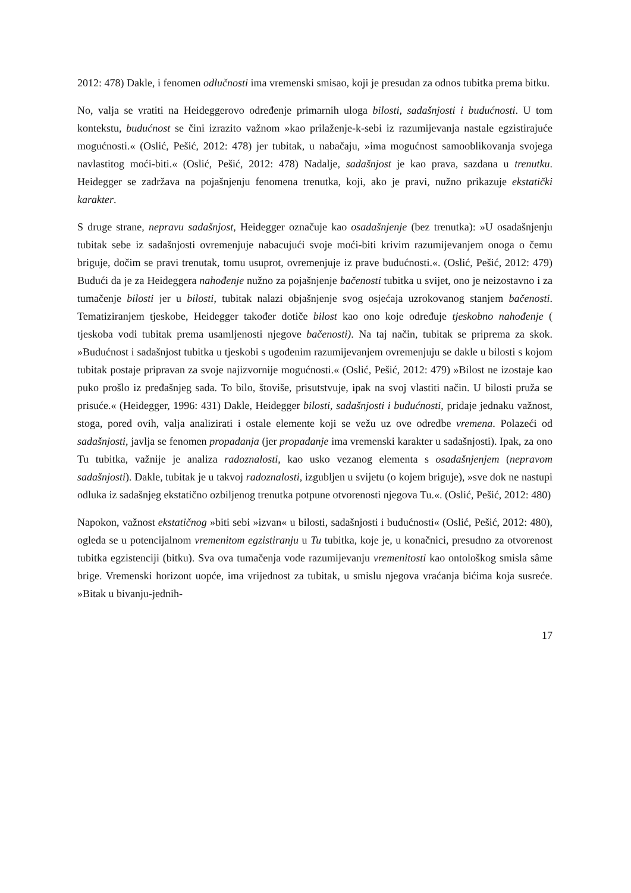2012: 478) Dakle, i fenomen odlučnosti ima vremenski smisao, koji je presudan za odnos tubitka prema bitku.
No, valja se vratiti na Heideggerovo određenje primarnih uloga bilosti, sadašnjosti i budućnosti. U tom kontekstu, budućnost se čini izrazito važnom »kao prilaženje-k-sebi iz razumijevanja nastale egzistirajuće mogućnosti.« (Oslić, Pešić, 2012: 478) jer tubitak, u nabačaju, »ima mogućnost samooblikovanja svojega navlastitog moći-biti.« (Oslić, Pešić, 2012: 478) Nadalje, sadašnjost je kao prava, sazdana u trenutku. Heidegger se zadržava na pojašnjenju fenomena trenutka, koji, ako je pravi, nužno prikazuje ekstatički karakter.
S druge strane, nepravu sadašnjost, Heidegger označuje kao osadašnjenje (bez trenutka): »U osadašnjenju tubitak sebe iz sadašnjosti ovremenjuje nabacujući svoje moći-biti krivim razumijevanjem onoga o čemu briguje, dočim se pravi trenutak, tomu usuprot, ovremenjuje iz prave budućnosti.«. (Oslić, Pešić, 2012: 479) Budući da je za Heideggera nahođenje nužno za pojašnjenje bačenosti tubitka u svijet, ono je neizostavno i za tumačenje bilosti jer u bilosti, tubitak nalazi objašnjenje svog osjećaja uzrokovanog stanjem bačenosti. Tematiziranjem tjeskobe, Heidegger također dotiče bilost kao ono koje određuje tjeskobno nahođenje ( tjeskoba vodi tubitak prema usamljenosti njegove bačenosti). Na taj način, tubitak se priprema za skok. »Budućnost i sadašnjost tubitka u tjeskobi s ugođenim razumijevanjem ovremenjuju se dakle u bilosti s kojom tubitak postaje pripravan za svoje najizvornije mogućnosti.« (Oslić, Pešić, 2012: 479) »Bilost ne izostaje kao puko prošlo iz pređašnjeg sada. To bilo, štoviše, prisutstvuje, ipak na svoj vlastiti način. U bilosti pruža se prisuće.« (Heidegger, 1996: 431) Dakle, Heidegger bilosti, sadašnjosti i budućnosti, pridaje jednaku važnost, stoga, pored ovih, valja analizirati i ostale elemente koji se vežu uz ove odredbe vremena. Polazeći od sadašnjosti, javlja se fenomen propadanja (jer propadanje ima vremenski karakter u sadašnjosti). Ipak, za ono Tu tubitka, važnije je analiza radoznalosti, kao usko vezanog elementa s osadašnjenjem (nepravom sadašnjosti). Dakle, tubitak je u takvoj radoznalosti, izgubljen u svijetu (o kojem briguje), »sve dok ne nastupi odluka iz sadašnjeg ekstatično ozbiljenog trenutka potpune otvorenosti njegova Tu.«. (Oslić, Pešić, 2012: 480)
Napokon, važnost ekstatičnog »biti sebi »izvan« u bilosti, sadašnjosti i budućnosti« (Oslić, Pešić, 2012: 480), ogleda se u potencijalnom vremenitom egzistiranju u Tu tubitka, koje je, u konačnici, presudno za otvorenost tubitka egzistenciji (bitku). Sva ova tumačenja vode razumijevanju vremenitosti kao ontološkog smisla sâme brige. Vremenski horizont uopće, ima vrijednost za tubitak, u smislu njegova vraćanja bićima koja susreće. »Bitak u bivanju-jednih-
17